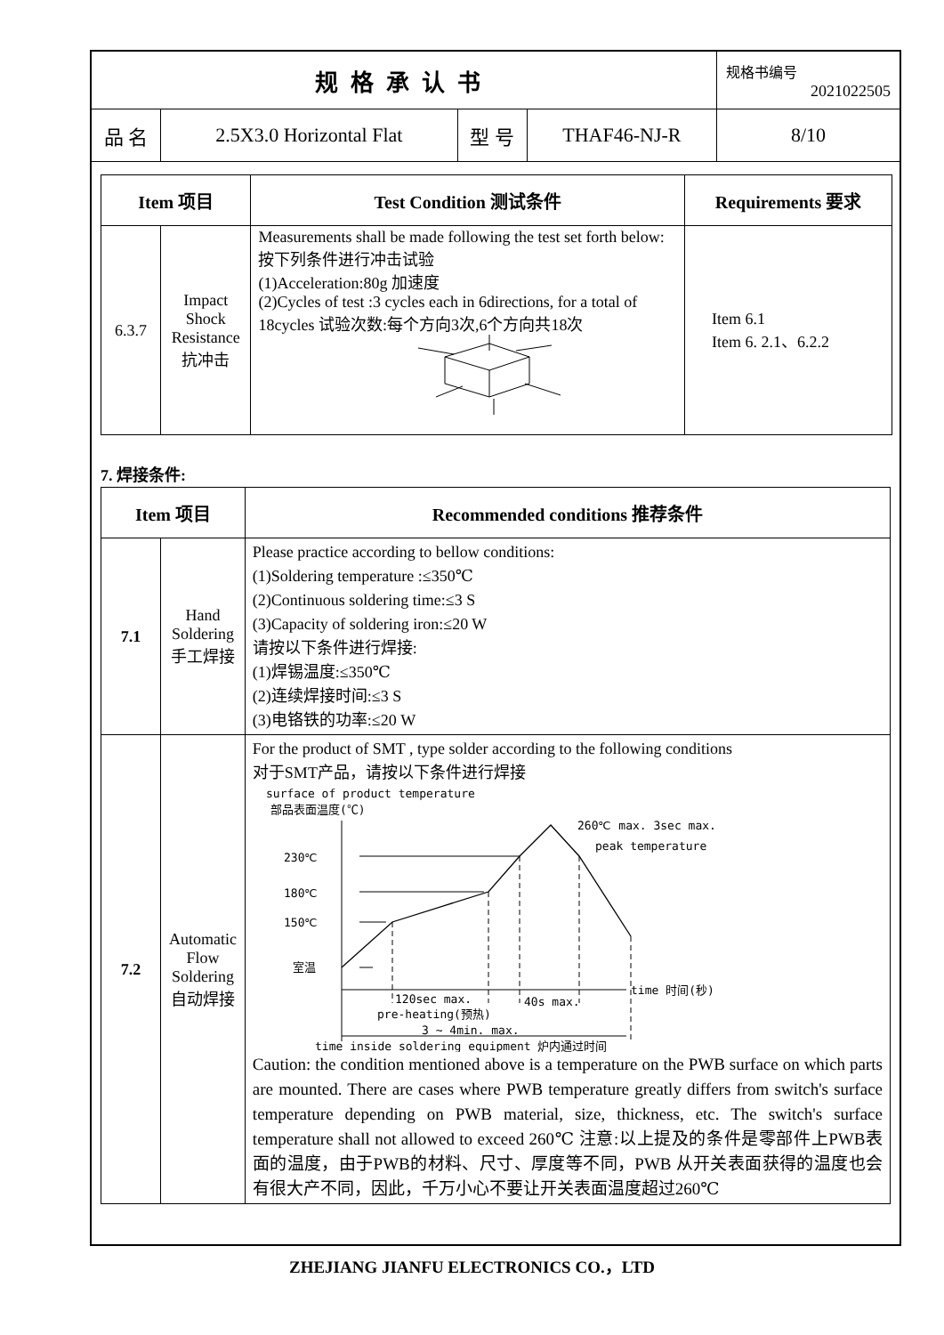| 规格承认书 | | | | 规格书编号 2021022505 |
| 品 名 | 2.5X3.0 Horizontal Flat | 型 号 | THAF46-NJ-R | 8/10 |
| Item 项目 | | Test Condition 测试条件 | Requirements 要求 |
| --- | --- | --- | --- |
| 6.3.7 | Impact Shock Resistance 抗冲击 | Measurements shall be made following the test set forth below: 按下列条件进行冲击试验 (1)Acceleration:80g 加速度 (2)Cycles of test :3 cycles each in 6directions, for a total of 18cycles 试验次数:每个方向3次,6个方向共18次 | Item 6.1 Item 6. 2.1、6.2.2 |
7. 焊接条件:
| Item 项目 | | Recommended conditions 推荐条件 |
| --- | --- | --- |
| 7.1 | Hand Soldering 手工焊接 | Please practice according to bellow conditions: (1)Soldering temperature :≤350℃ (2)Continuous soldering time:≤3 S (3)Capacity of soldering iron:≤20 W 请按以下条件进行焊接: (1)焊锡温度:≤350℃ (2)连续焊接时间:≤3 S (3)电铬铁的功率:≤20 W |
| 7.2 | Automatic Flow Soldering 自动焊接 | For the product of SMT , type solder according to the following conditions 对于SMT产品，请按以下条件进行焊接 surface of product temperature 部品表面温度(℃) 260℃ max. 3sec max. peak temperature 230℃ 180℃ 150℃ 室温 time 时间(秒) 120sec max. pre-heating(预热) 40s max. 3 ~ 4min. max. time inside soldering equipment 炉内通过时间 Caution: the condition mentioned above is a temperature on the PWB surface on which parts are mounted. There are cases where PWB temperature greatly differs from switch's surface temperature depending on PWB material, size, thickness, etc. The switch's surface temperature shall not allowed to exceed 260℃ 注意:以上提及的条件是零部件上PWB表面的温度，由于PWB的材料、尺寸、厚度等不同，PWB 从开关表面获得的温度也会有很大产不同，因此，千万小心不要让开关表面温度超过260℃ |
ZHEJIANG JIANFU ELECTRONICS CO.，LTD